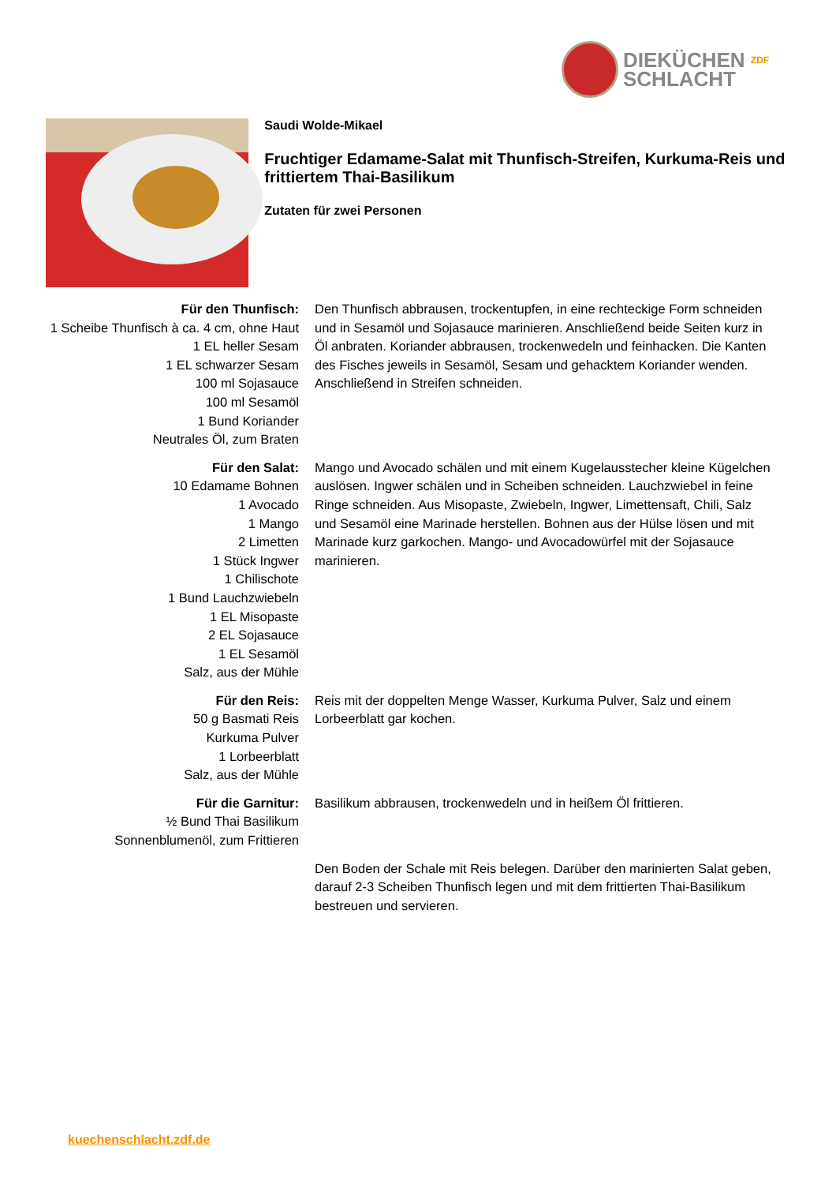DIEKÜCHEN ZDF
SCHLACHT
Saudi Wolde-Mikael
Fruchtiger Edamame-Salat mit Thunfisch-Streifen, Kurkuma-Reis und frittiertem Thai-Basilikum
Zutaten für zwei Personen
Für den Thunfisch:
1 Scheibe Thunfisch à ca. 4 cm, ohne Haut
1 EL heller Sesam
1 EL schwarzer Sesam
100 ml Sojasauce
100 ml Sesamöl
1 Bund Koriander
Neutrales Öl, zum Braten
Den Thunfisch abbrausen, trockentupfen, in eine rechteckige Form schneiden und in Sesamöl und Sojasauce marinieren. Anschließend beide Seiten kurz in Öl anbraten. Koriander abbrausen, trockenwedeln und feinhacken. Die Kanten des Fisches jeweils in Sesamöl, Sesam und gehacktem Koriander wenden. Anschließend in Streifen schneiden.
Für den Salat:
10 Edamame Bohnen
1 Avocado
1 Mango
2 Limetten
1 Stück Ingwer
1 Chilischote
1 Bund Lauchzwiebeln
1 EL Misopaste
2 EL Sojasauce
1 EL Sesamöl
Salz, aus der Mühle
Mango und Avocado schälen und mit einem Kugelausstecher kleine Kügelchen auslösen. Ingwer schälen und in Scheiben schneiden. Lauchzwiebel in feine Ringe schneiden. Aus Misopaste, Zwiebeln, Ingwer, Limettensaft, Chili, Salz und Sesamöl eine Marinade herstellen. Bohnen aus der Hülse lösen und mit Marinade kurz garkochen. Mango- und Avocadowürfel mit der Sojasauce marinieren.
Für den Reis:
50 g Basmati Reis
Kurkuma Pulver
1 Lorbeerblatt
Salz, aus der Mühle
Reis mit der doppelten Menge Wasser, Kurkuma Pulver, Salz und einem Lorbeerblatt gar kochen.
Für die Garnitur:
½ Bund Thai Basilikum
Sonnenblumenöl, zum Frittieren
Basilikum abbrausen, trockenwedeln und in heißem Öl frittieren.
Den Boden der Schale mit Reis belegen. Darüber den marinierten Salat geben, darauf 2-3 Scheiben Thunfisch legen und mit dem frittierten Thai-Basilikum bestreuen und servieren.
kuechenschlacht.zdf.de